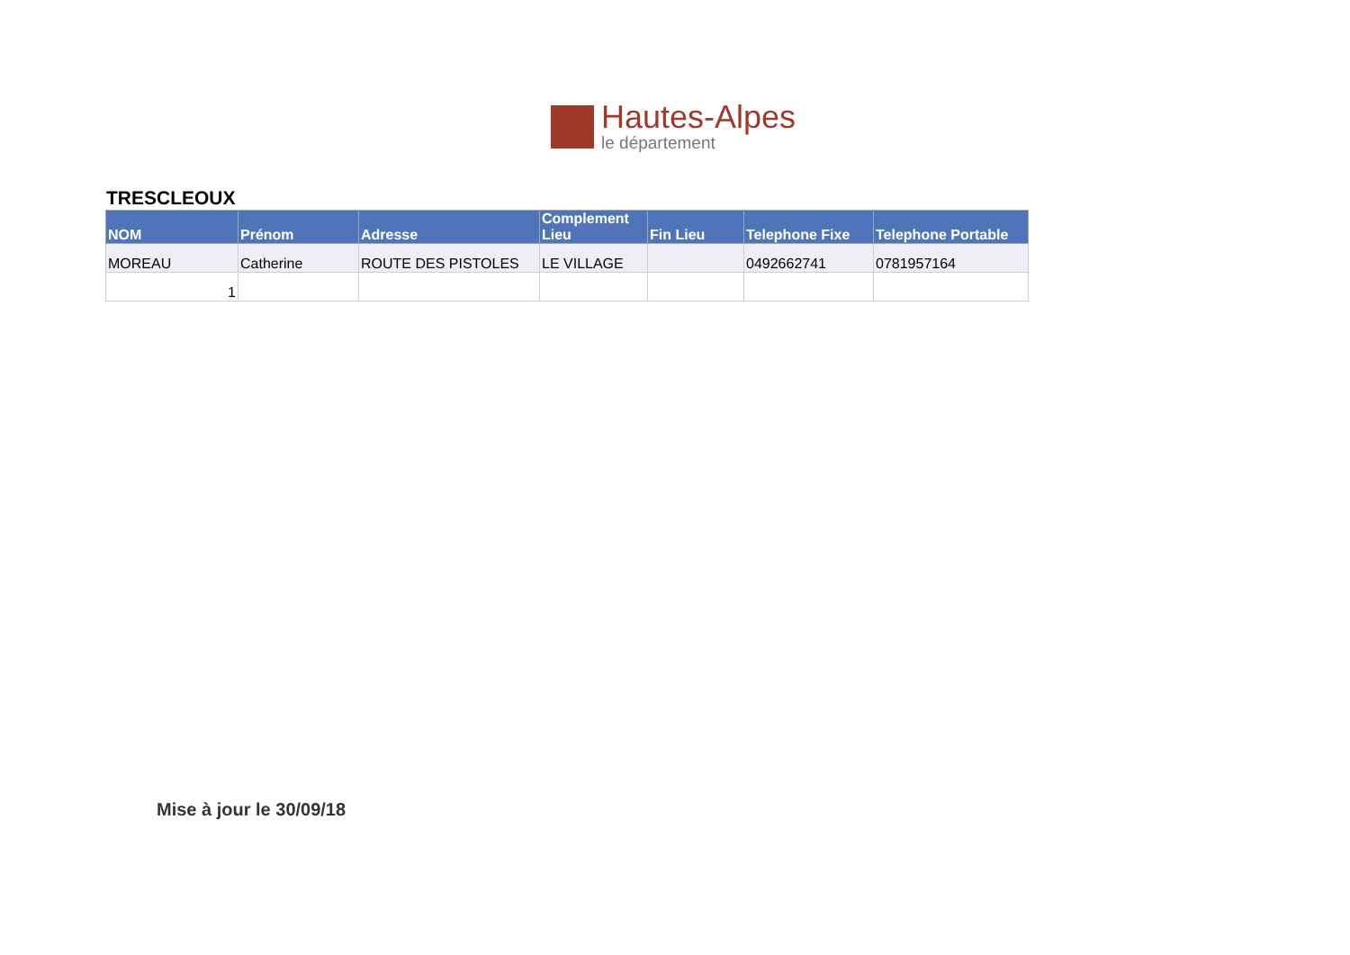Hautes-Alpes
le département
TRESCLEOUX
| NOM | Prénom | Adresse | Complement Lieu | Fin Lieu | Telephone Fixe | Telephone Portable |
| --- | --- | --- | --- | --- | --- | --- |
| MOREAU | Catherine | ROUTE DES PISTOLES | LE VILLAGE | | 0492662741 | 0781957164 |
| 1 | | | | | | |
Mise à jour le 30/09/18